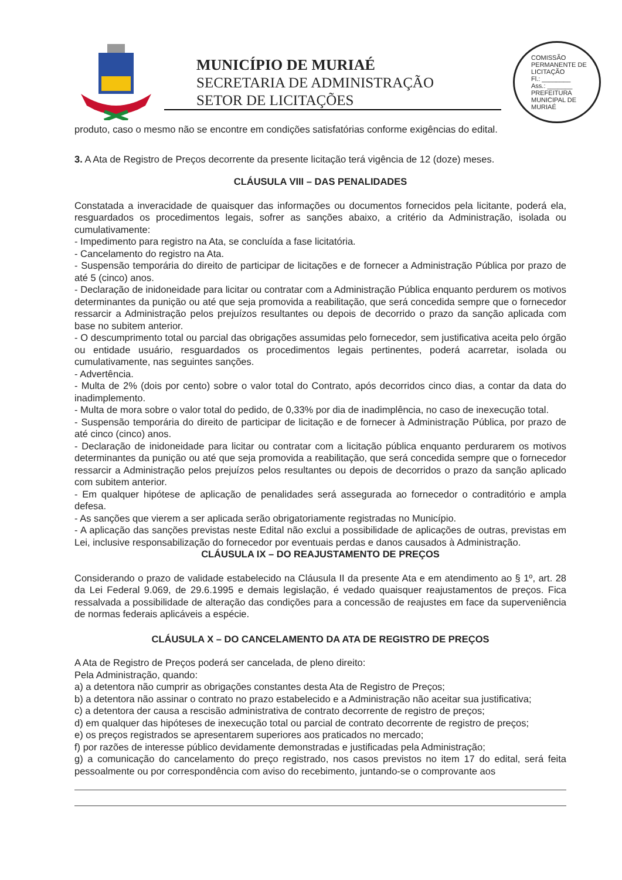MUNICÍPIO DE MURIAÉ
SECRETARIA DE ADMINISTRAÇÃO
SETOR DE LICITAÇÕES
COMISSÃO PERMANENTE DE LICITAÇÃO
Fl.: ________
Ass.: _______
PREFEITURA MUNICIPAL DE MURIAÉ
produto, caso o mesmo não se encontre em condições satisfatórias conforme exigências do edital.
3. A Ata de Registro de Preços decorrente da presente licitação terá vigência de 12 (doze) meses.
CLÁUSULA VIII – DAS PENALIDADES
Constatada a inveracidade de quaisquer das informações ou documentos fornecidos pela licitante, poderá ela, resguardados os procedimentos legais, sofrer as sanções abaixo, a critério da Administração, isolada ou cumulativamente:
- Impedimento para registro na Ata, se concluída a fase licitatória.
- Cancelamento do registro na Ata.
- Suspensão temporária do direito de participar de licitações e de fornecer a Administração Pública por prazo de até 5 (cinco) anos.
- Declaração de inidoneidade para licitar ou contratar com a Administração Pública enquanto perdurem os motivos determinantes da punição ou até que seja promovida a reabilitação, que será concedida sempre que o fornecedor ressarcir a Administração pelos prejuízos resultantes ou depois de decorrido o prazo da sanção aplicada com base no subitem anterior.
- O descumprimento total ou parcial das obrigações assumidas pelo fornecedor, sem justificativa aceita pelo órgão ou entidade usuário, resguardados os procedimentos legais pertinentes, poderá acarretar, isolada ou cumulativamente, nas seguintes sanções.
- Advertência.
- Multa de 2% (dois por cento) sobre o valor total do Contrato, após decorridos cinco dias, a contar da data do inadimplemento.
- Multa de mora sobre o valor total do pedido, de 0,33% por dia de inadimplência, no caso de inexecução total.
- Suspensão temporária do direito de participar de licitação e de fornecer à Administração Pública, por prazo de até cinco (cinco) anos.
- Declaração de inidoneidade para licitar ou contratar com a licitação pública enquanto perdurarem os motivos determinantes da punição ou até que seja promovida a reabilitação, que será concedida sempre que o fornecedor ressarcir a Administração pelos prejuízos pelos resultantes ou depois de decorridos o prazo da sanção aplicado com subitem anterior.
- Em qualquer hipótese de aplicação de penalidades será assegurada ao fornecedor o contraditório e ampla defesa.
- As sanções que vierem a ser aplicada serão obrigatoriamente registradas no Município.
- A aplicação das sanções previstas neste Edital não exclui a possibilidade de aplicações de outras, previstas em Lei, inclusive responsabilização do fornecedor por eventuais perdas e danos causados à Administração.
CLÁUSULA IX – DO REAJUSTAMENTO DE PREÇOS
Considerando o prazo de validade estabelecido na Cláusula II da presente Ata e em atendimento ao § 1º, art. 28 da Lei Federal 9.069, de 29.6.1995 e demais legislação, é vedado quaisquer reajustamentos de preços. Fica ressalvada a possibilidade de alteração das condições para a concessão de reajustes em face da superveniência de normas federais aplicáveis a espécie.
CLÁUSULA X – DO CANCELAMENTO DA ATA DE REGISTRO DE PREÇOS
A Ata de Registro de Preços poderá ser cancelada, de pleno direito:
Pela Administração, quando:
a) a detentora não cumprir as obrigações constantes desta Ata de Registro de Preços;
b) a detentora não assinar o contrato no prazo estabelecido e a Administração não aceitar sua justificativa;
c) a detentora der causa a rescisão administrativa de contrato decorrente de registro de preços;
d) em qualquer das hipóteses de inexecução total ou parcial de contrato decorrente de registro de preços;
e) os preços registrados se apresentarem superiores aos praticados no mercado;
f) por razões de interesse público devidamente demonstradas e justificadas pela Administração;
g) a comunicação do cancelamento do preço registrado, nos casos previstos no item 17 do edital, será feita pessoalmente ou por correspondência com aviso do recebimento, juntando-se o comprovante aos